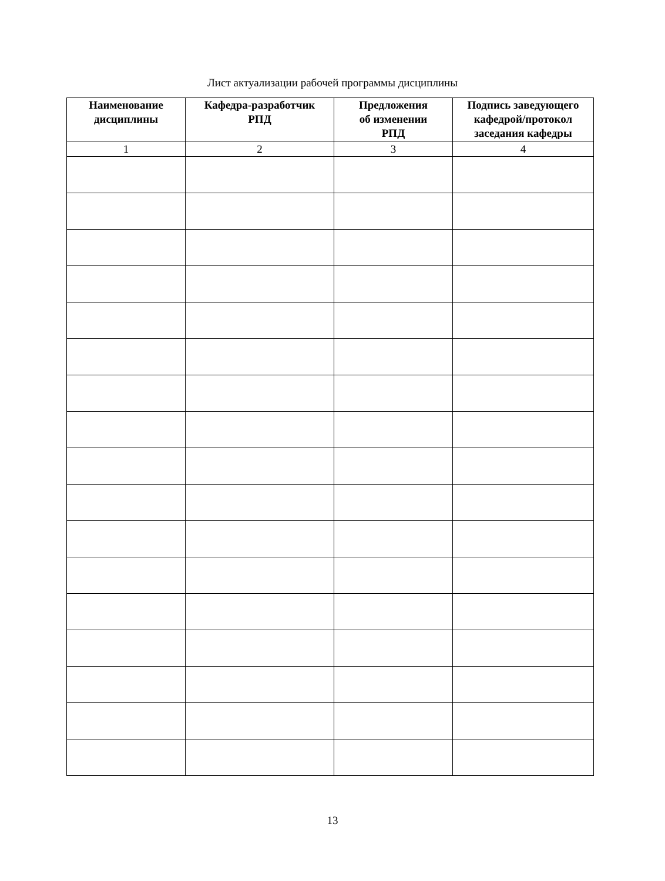Лист актуализации рабочей программы дисциплины
| Наименование дисциплины | Кафедра-разработчик РПД | Предложения об изменении РПД | Подпись заведующего кафедрой/протокол заседания кафедры |
| --- | --- | --- | --- |
| 1 | 2 | 3 | 4 |
13